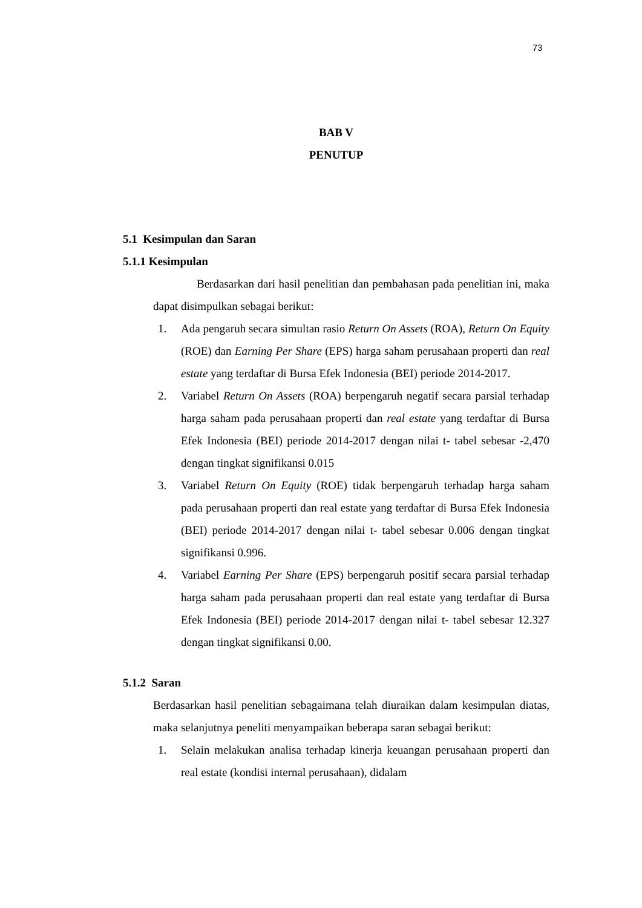73
BAB V
PENUTUP
5.1 Kesimpulan dan Saran
5.1.1 Kesimpulan
Berdasarkan dari hasil penelitian dan pembahasan pada penelitian ini, maka dapat disimpulkan sebagai berikut:
1. Ada pengaruh secara simultan rasio Return On Assets (ROA), Return On Equity (ROE) dan Earning Per Share (EPS) harga saham perusahaan properti dan real estate yang terdaftar di Bursa Efek Indonesia (BEI) periode 2014-2017.
2. Variabel Return On Assets (ROA) berpengaruh negatif secara parsial terhadap harga saham pada perusahaan properti dan real estate yang terdaftar di Bursa Efek Indonesia (BEI) periode 2014-2017 dengan nilai t- tabel sebesar -2,470 dengan tingkat signifikansi 0.015
3. Variabel Return On Equity (ROE) tidak berpengaruh terhadap harga saham pada perusahaan properti dan real estate yang terdaftar di Bursa Efek Indonesia (BEI) periode 2014-2017 dengan nilai t- tabel sebesar 0.006 dengan tingkat signifikansi 0.996.
4. Variabel Earning Per Share (EPS) berpengaruh positif secara parsial terhadap harga saham pada perusahaan properti dan real estate yang terdaftar di Bursa Efek Indonesia (BEI) periode 2014-2017 dengan nilai t- tabel sebesar 12.327 dengan tingkat signifikansi 0.00.
5.1.2 Saran
Berdasarkan hasil penelitian sebagaimana telah diuraikan dalam kesimpulan diatas, maka selanjutnya peneliti menyampaikan beberapa saran sebagai berikut:
1. Selain melakukan analisa terhadap kinerja keuangan perusahaan properti dan real estate (kondisi internal perusahaan), didalam